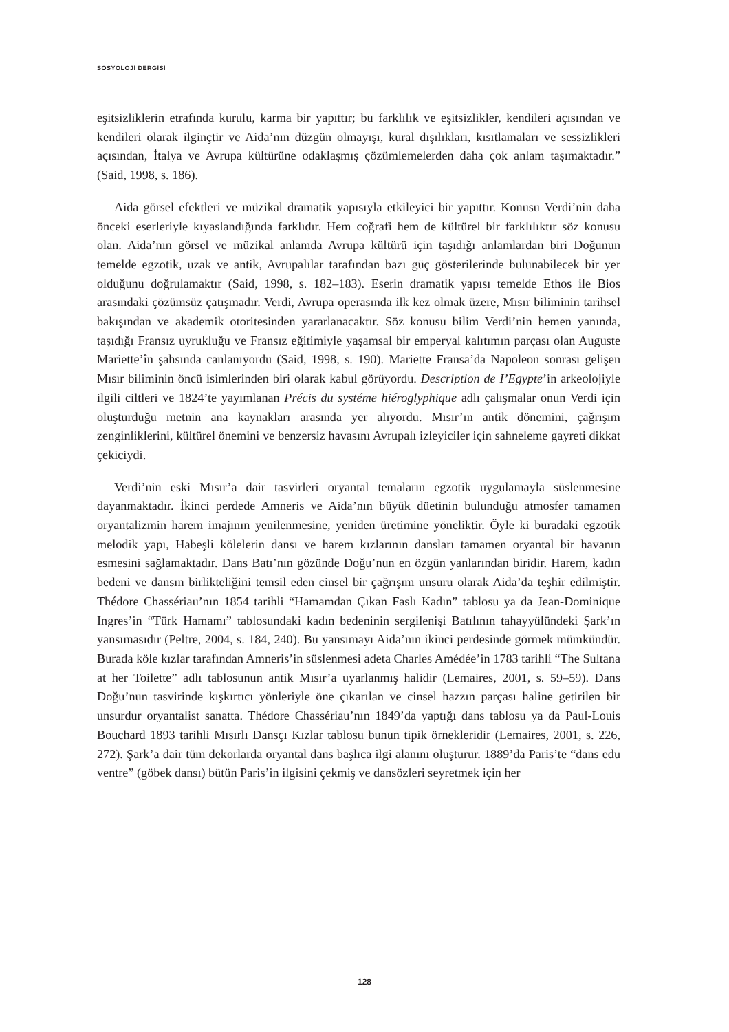SOSYOLOJİ DERGİSİ
eşitsizliklerin etrafında kurulu, karma bir yapıttır; bu farklılık ve eşitsizlikler, kendileri açısından ve kendileri olarak ilginçtir ve Aida’nın düzgün olmayışı, kural dışılıkları, kısıtlamaları ve sessizlikleri açısından, İtalya ve Avrupa kültürüne odaklaşmış çözümlemelerden daha çok anlam taşımaktadır.” (Said, 1998, s. 186).
Aida görsel efektleri ve müzikal dramatik yapısıyla etkileyici bir yapıttır. Konusu Verdi’nin daha önceki eserleriyle kıyaslandığında farklıdır. Hem coğrafi hem de kültürel bir farklılıktır söz konusu olan. Aida’nın görsel ve müzikal anlamda Avrupa kültürü için taşıdığı anlamlardan biri Doğunun temelde egzotik, uzak ve antik, Avrupalılar tarafından bazı güç gösterilerinde bulunabilecek bir yer olduğunu doğrulamaktır (Said, 1998, s. 182–183). Eserin dramatik yapısı temelde Ethos ile Bios arasındaki çözümsüz çatışmadır. Verdi, Avrupa operasında ilk kez olmak üzere, Mısır biliminin tarihsel bakışından ve akademik otoritesinden yararlanacaktır. Söz konusu bilim Verdi’nin hemen yanında, taşıdığı Fransız uyrukluğu ve Fransız eğitimiyle yaşamsal bir emperyal kalıtımın parçası olan Auguste Mariette’în şahsında canlanıyordu (Said, 1998, s. 190). Mariette Fransa’da Napoleon sonrası gelişen Mısır biliminin öncü isimlerinden biri olarak kabul görüyordu. Description de I’Egypte’in arkeolojiyle ilgili ciltleri ve 1824’te yayımlanan Précis du systéme hiéroglyphique adlı çalışmalar onun Verdi için oluşturduğu metnin ana kaynakları arasında yer alıyordu. Mısır’ın antik dönemini, çağrışım zenginliklerini, kültürel önemini ve benzersiz havasını Avrupalı izleyiciler için sahneleme gayreti dikkat çekiciydi.
Verdi’nin eski Mısır’a dair tasvirleri oryantal temaların egzotik uygulamayla süslenmesine dayanmaktadır. İkinci perdede Amneris ve Aida’nın büyük düetinin bulunduğu atmosfer tamamen oryantalizmin harem imajının yenilenmesine, yeniden üretimine yöneliktir. Öyle ki buradaki egzotik melodik yapı, Habeşli kölelerin dansı ve harem kızlarının dansları tamamen oryantal bir havanın esmesini sağlamaktadır. Dans Batı’nın gözünde Doğu’nun en özgün yanlarından biridir. Harem, kadın bedeni ve dansın birlikteliğini temsil eden cinsel bir çağrışım unsuru olarak Aida’da teşhir edilmiştir. Thédore Chassériau’nın 1854 tarihli “Hamamdan Çıkan Faslı Kadın” tablosu ya da Jean-Dominique Ingres’in “Türk Hamamı” tablosundaki kadın bedeninin sergilenişi Batılının tahayyülündeki Şark’ın yansımasıdır (Peltre, 2004, s. 184, 240). Bu yansımayı Aida’nın ikinci perdesinde görmek mümkündür. Burada köle kızlar tarafından Amneris’in süslenmesi adeta Charles Amédée’in 1783 tarihli “The Sultana at her Toilette” adlı tablosunun antik Mısır’a uyarlanmış halidir (Lemaires, 2001, s. 59–59). Dans Doğu’nun tasvirinde kışkırtıcı yönleriyle öne çıkarılan ve cinsel hazzın parçası haline getirilen bir unsurdur oryantalist sanatta. Thédore Chassériau’nın 1849’da yaptığı dans tablosu ya da Paul-Louis Bouchard 1893 tarihli Mısırlı Dansçı Kızlar tablosu bunun tipik örnekleridir (Lemaires, 2001, s. 226, 272). Şark’a dair tüm dekorlarda oryantal dans başlıca ilgi alanını oluşturur. 1889’da Paris’te “dans edu ventre” (göbek dansı) bütün Paris’in ilgisini çekmiş ve dansözleri seyretmek için her
128